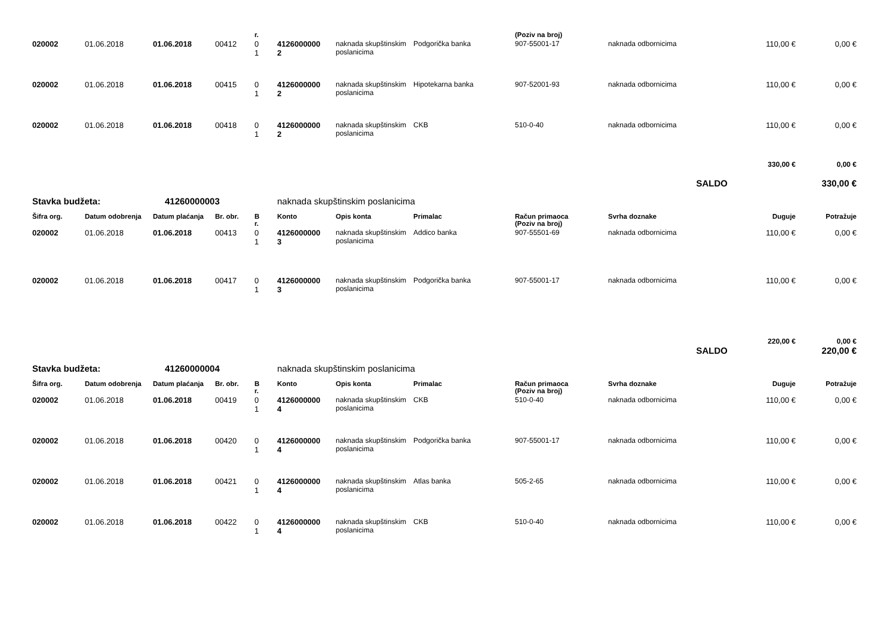| | | | | r. | | | | (Poziv na broj) | | | |
| --- | --- | --- | --- | --- | --- | --- | --- | --- | --- | --- | --- |
| 020002 | 01.06.2018 | 01.06.2018 | 00412 | 0 1 | 4126000000 2 | naknada skupštinskim poslanicima | Podgorička banka | 907-55001-17 | naknada odbornicima | 110,00 € | 0,00 € |
| 020002 | 01.06.2018 | 01.06.2018 | 00415 | 0 1 | 4126000000 2 | naknada skupštinskim poslanicima | Hipotekarna banka | 907-52001-93 | naknada odbornicima | 110,00 € | 0,00 € |
| 020002 | 01.06.2018 | 01.06.2018 | 00418 | 0 1 | 4126000000 2 | naknada skupštinskim poslanicima | CKB | 510-0-40 | naknada odbornicima | 110,00 € | 0,00 € |
| | | | | | | | | | | 330,00 € | 0,00 € |
| SALDO | | | | | | | | | | | 330,00 € |
| Stavka budžeta: | | 41260000003 | | | naknada skupštinskim poslanicima | | | | | | |
| Šifra org. | Datum odobrenja | Datum plaćanja | Br. obr. | B r. | Konto | Opis konta | Primalac | Račun primaoca (Poziv na broj) | Svrha doznake | Duguje | Potražuje |
| 020002 | 01.06.2018 | 01.06.2018 | 00413 | 0 1 | 4126000000 3 | naknada skupštinskim poslanicima | Addico banka | 907-55501-69 | naknada odbornicima | 110,00 € | 0,00 € |
| 020002 | 01.06.2018 | 01.06.2018 | 00417 | 0 1 | 4126000000 3 | naknada skupštinskim poslanicima | Podgorička banka | 907-55001-17 | naknada odbornicima | 110,00 € | 0,00 € |
| | | | | | | | | | | 220,00 € | 0,00 € |
| SALDO | | | | | | | | | | | 220,00 € |
| Stavka budžeta: | | 41260000004 | | | naknada skupštinskim poslanicima | | | | | | |
| Šifra org. | Datum odobrenja | Datum plaćanja | Br. obr. | B r. | Konto | Opis konta | Primalac | Račun primaoca (Poziv na broj) | Svrha doznake | Duguje | Potražuje |
| 020002 | 01.06.2018 | 01.06.2018 | 00419 | 0 1 | 4126000000 4 | naknada skupštinskim poslanicima | CKB | 510-0-40 | naknada odbornicima | 110,00 € | 0,00 € |
| 020002 | 01.06.2018 | 01.06.2018 | 00420 | 0 1 | 4126000000 4 | naknada skupštinskim poslanicima | Podgorička banka | 907-55001-17 | naknada odbornicima | 110,00 € | 0,00 € |
| 020002 | 01.06.2018 | 01.06.2018 | 00421 | 0 1 | 4126000000 4 | naknada skupštinskim poslanicima | Atlas banka | 505-2-65 | naknada odbornicima | 110,00 € | 0,00 € |
| 020002 | 01.06.2018 | 01.06.2018 | 00422 | 0 1 | 4126000000 4 | naknada skupštinskim poslanicima | CKB | 510-0-40 | naknada odbornicima | 110,00 € | 0,00 € |